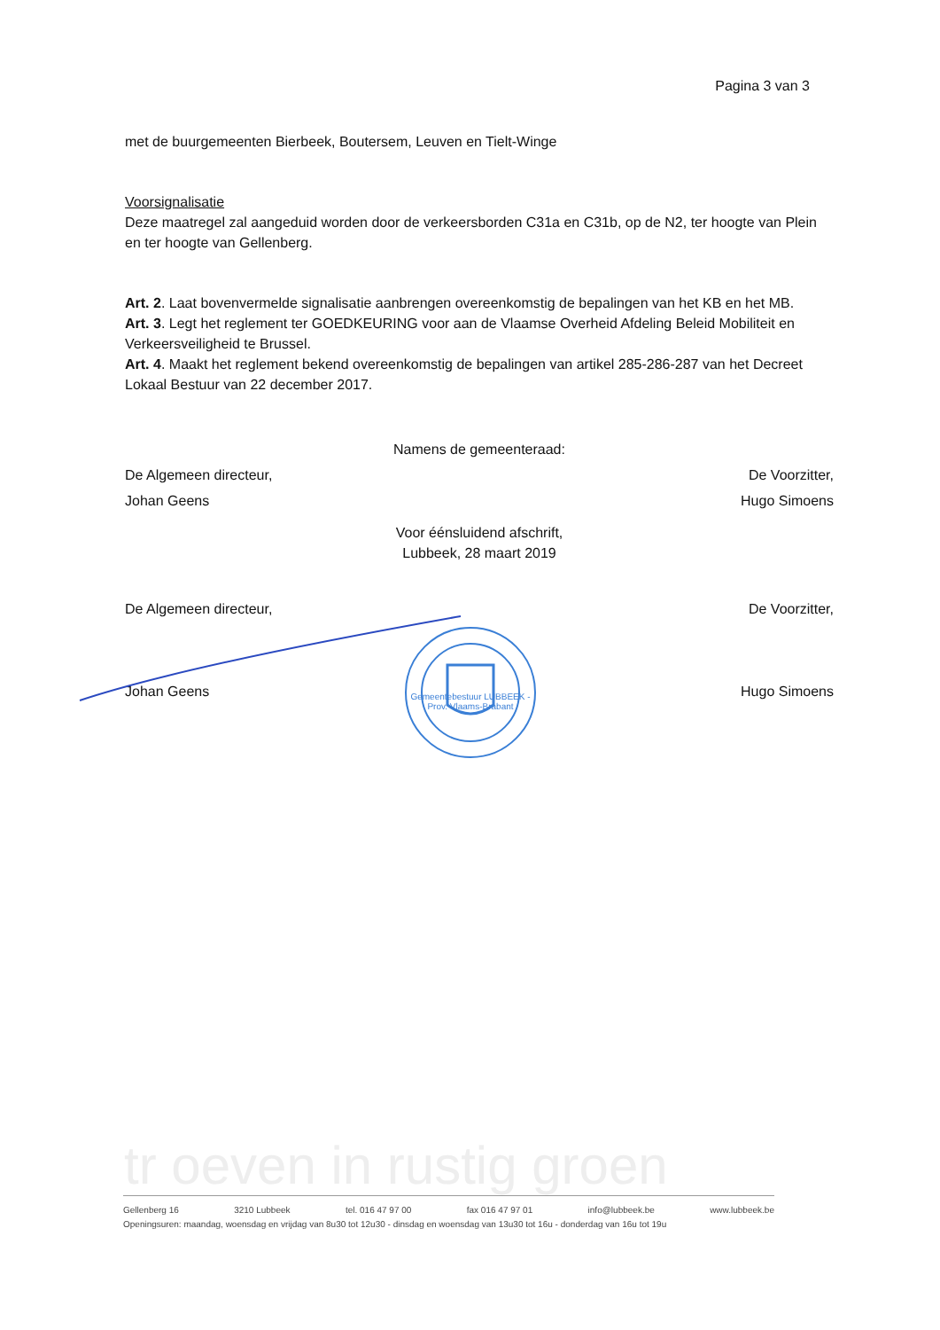Pagina 3 van 3
met de buurgemeenten Bierbeek, Boutersem, Leuven en Tielt-Winge
Voorsignalisatie
Deze maatregel zal aangeduid worden door de verkeersborden C31a en C31b, op de N2, ter hoogte van Plein en ter hoogte van Gellenberg.
Art. 2. Laat bovenvermelde signalisatie aanbrengen overeenkomstig de bepalingen van het KB en het MB.
Art. 3. Legt het reglement ter GOEDKEURING voor aan de Vlaamse Overheid Afdeling Beleid Mobiliteit en Verkeersveiligheid te Brussel.
Art. 4. Maakt het reglement bekend overeenkomstig de bepalingen van artikel 285-286-287 van het Decreet Lokaal Bestuur van 22 december 2017.
Namens de gemeenteraad:
De Algemeen directeur,
Johan Geens
De Voorzitter,
Hugo Simoens
Voor éénsluidend afschrift,
Lubbeek, 28 maart 2019
De Algemeen directeur, De Voorzitter,
Johan Geens Hugo Simoens
Gemeentebestuur LUBBEEK - Prov. Vlaams-Brabant
tr oeven in rustig groen
Gellenberg 16 3210 Lubbeek tel. 016 47 97 00 fax 016 47 97 01 info@lubbeek.be www.lubbeek.be
Openingsuren: maandag, woensdag en vrijdag van 8u30 tot 12u30 - dinsdag en woensdag van 13u30 tot 16u - donderdag van 16u tot 19u